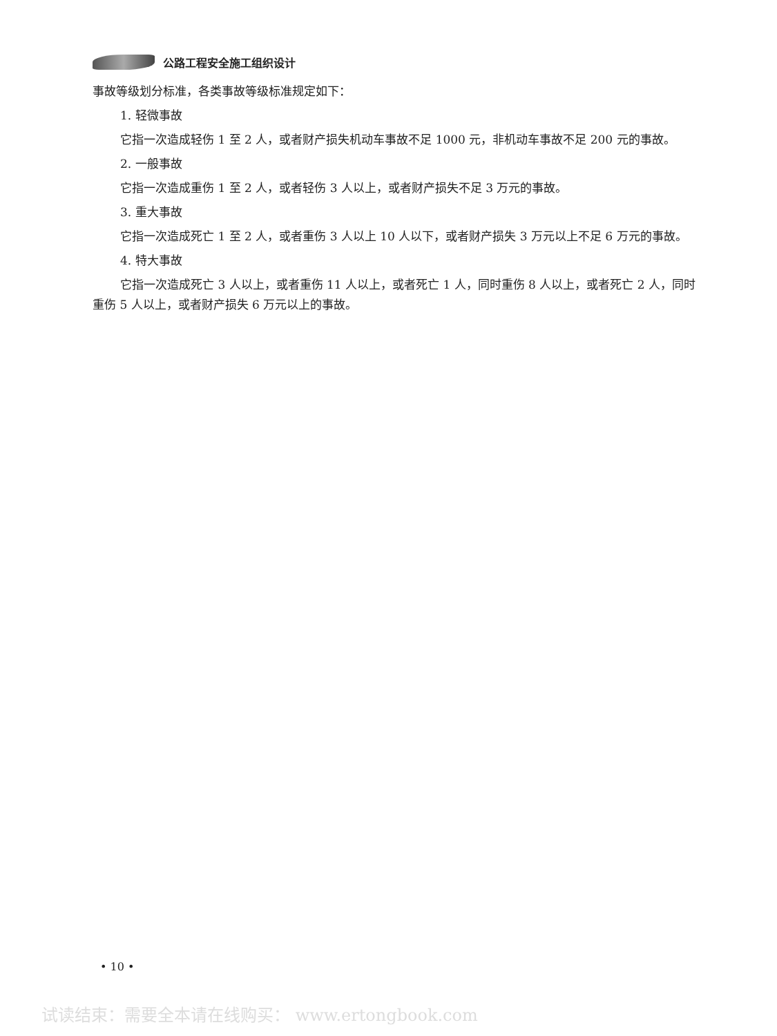公路工程安全施工组织设计
事故等级划分标准，各类事故等级标准规定如下：
1. 轻微事故
它指一次造成轻伤 1 至 2 人，或者财产损失机动车事故不足 1000 元，非机动车事故不足 200 元的事故。
2. 一般事故
它指一次造成重伤 1 至 2 人，或者轻伤 3 人以上，或者财产损失不足 3 万元的事故。
3. 重大事故
它指一次造成死亡 1 至 2 人，或者重伤 3 人以上 10 人以下，或者财产损失 3 万元以上不足 6 万元的事故。
4. 特大事故
它指一次造成死亡 3 人以上，或者重伤 11 人以上，或者死亡 1 人，同时重伤 8 人以上，或者死亡 2 人，同时重伤 5 人以上，或者财产损失 6 万元以上的事故。
• 10 •
试读结束：需要全本请在线购买： www.ertongbook.com